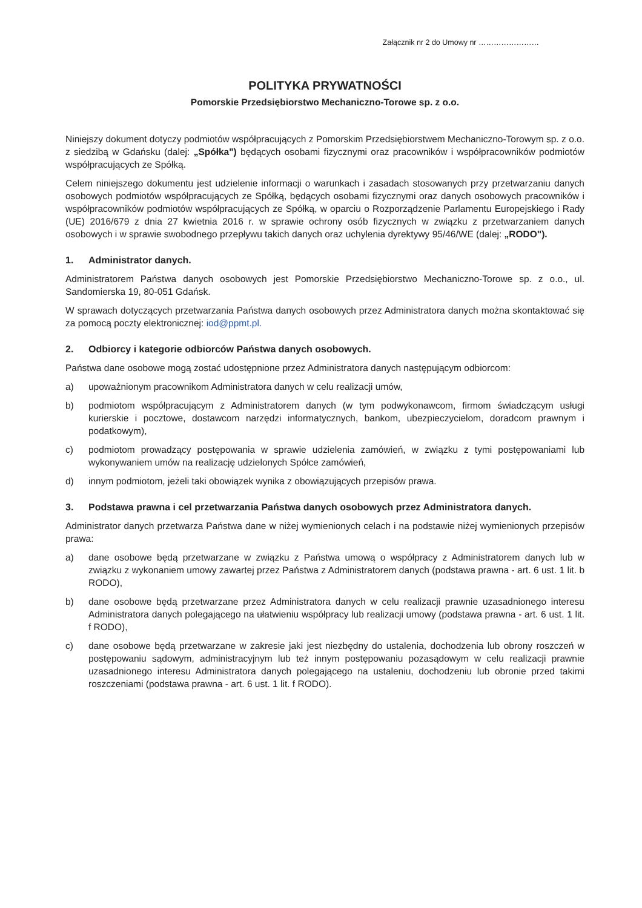Załącznik nr 2 do Umowy nr ……………………
POLITYKA PRYWATNOŚCI
Pomorskie Przedsiębiorstwo Mechaniczno-Torowe sp. z o.o.
Niniejszy dokument dotyczy podmiotów współpracujących z Pomorskim Przedsiębiorstwem Mechaniczno-Torowym sp. z o.o. z siedzibą w Gdańsku (dalej: „Spółka") będących osobami fizycznymi oraz pracowników i współpracowników podmiotów współpracujących ze Spółką.
Celem niniejszego dokumentu jest udzielenie informacji o warunkach i zasadach stosowanych przy przetwarzaniu danych osobowych podmiotów współpracujących ze Spółką, będących osobami fizycznymi oraz danych osobowych pracowników i współpracowników podmiotów współpracujących ze Spółką, w oparciu o Rozporządzenie Parlamentu Europejskiego i Rady (UE) 2016/679 z dnia 27 kwietnia 2016 r. w sprawie ochrony osób fizycznych w związku z przetwarzaniem danych osobowych i w sprawie swobodnego przepływu takich danych oraz uchylenia dyrektywy 95/46/WE (dalej: „RODO").
1. Administrator danych.
Administratorem Państwa danych osobowych jest Pomorskie Przedsiębiorstwo Mechaniczno-Torowe sp. z o.o., ul. Sandomierska 19, 80-051 Gdańsk.
W sprawach dotyczących przetwarzania Państwa danych osobowych przez Administratora danych można skontaktować się za pomocą poczty elektronicznej: iod@ppmt.pl.
2. Odbiorcy i kategorie odbiorców Państwa danych osobowych.
Państwa dane osobowe mogą zostać udostępnione przez Administratora danych następującym odbiorcom:
a) upoważnionym pracownikom Administratora danych w celu realizacji umów,
b) podmiotom współpracującym z Administratorem danych (w tym podwykonawcom, firmom świadczącym usługi kurierskie i pocztowe, dostawcom narzędzi informatycznych, bankom, ubezpieczycielom, doradcom prawnym i podatkowym),
c) podmiotom prowadzący postępowania w sprawie udzielenia zamówień, w związku z tymi postępowaniami lub wykonywaniem umów na realizację udzielonych Spółce zamówień,
d) innym podmiotom, jeżeli taki obowiązek wynika z obowiązujących przepisów prawa.
3. Podstawa prawna i cel przetwarzania Państwa danych osobowych przez Administratora danych.
Administrator danych przetwarza Państwa dane w niżej wymienionych celach i na podstawie niżej wymienionych przepisów prawa:
a) dane osobowe będą przetwarzane w związku z Państwa umową o współpracy z Administratorem danych lub w związku z wykonaniem umowy zawartej przez Państwa z Administratorem danych (podstawa prawna - art. 6 ust. 1 lit. b RODO),
b) dane osobowe będą przetwarzane przez Administratora danych w celu realizacji prawnie uzasadnionego interesu Administratora danych polegającego na ułatwieniu współpracy lub realizacji umowy (podstawa prawna - art. 6 ust. 1 lit. f RODO),
c) dane osobowe będą przetwarzane w zakresie jaki jest niezbędny do ustalenia, dochodzenia lub obrony roszczeń w postępowaniu sądowym, administracyjnym lub też innym postępowaniu pozasądowym w celu realizacji prawnie uzasadnionego interesu Administratora danych polegającego na ustaleniu, dochodzeniu lub obronie przed takimi roszczeniami (podstawa prawna - art. 6 ust. 1 lit. f RODO).